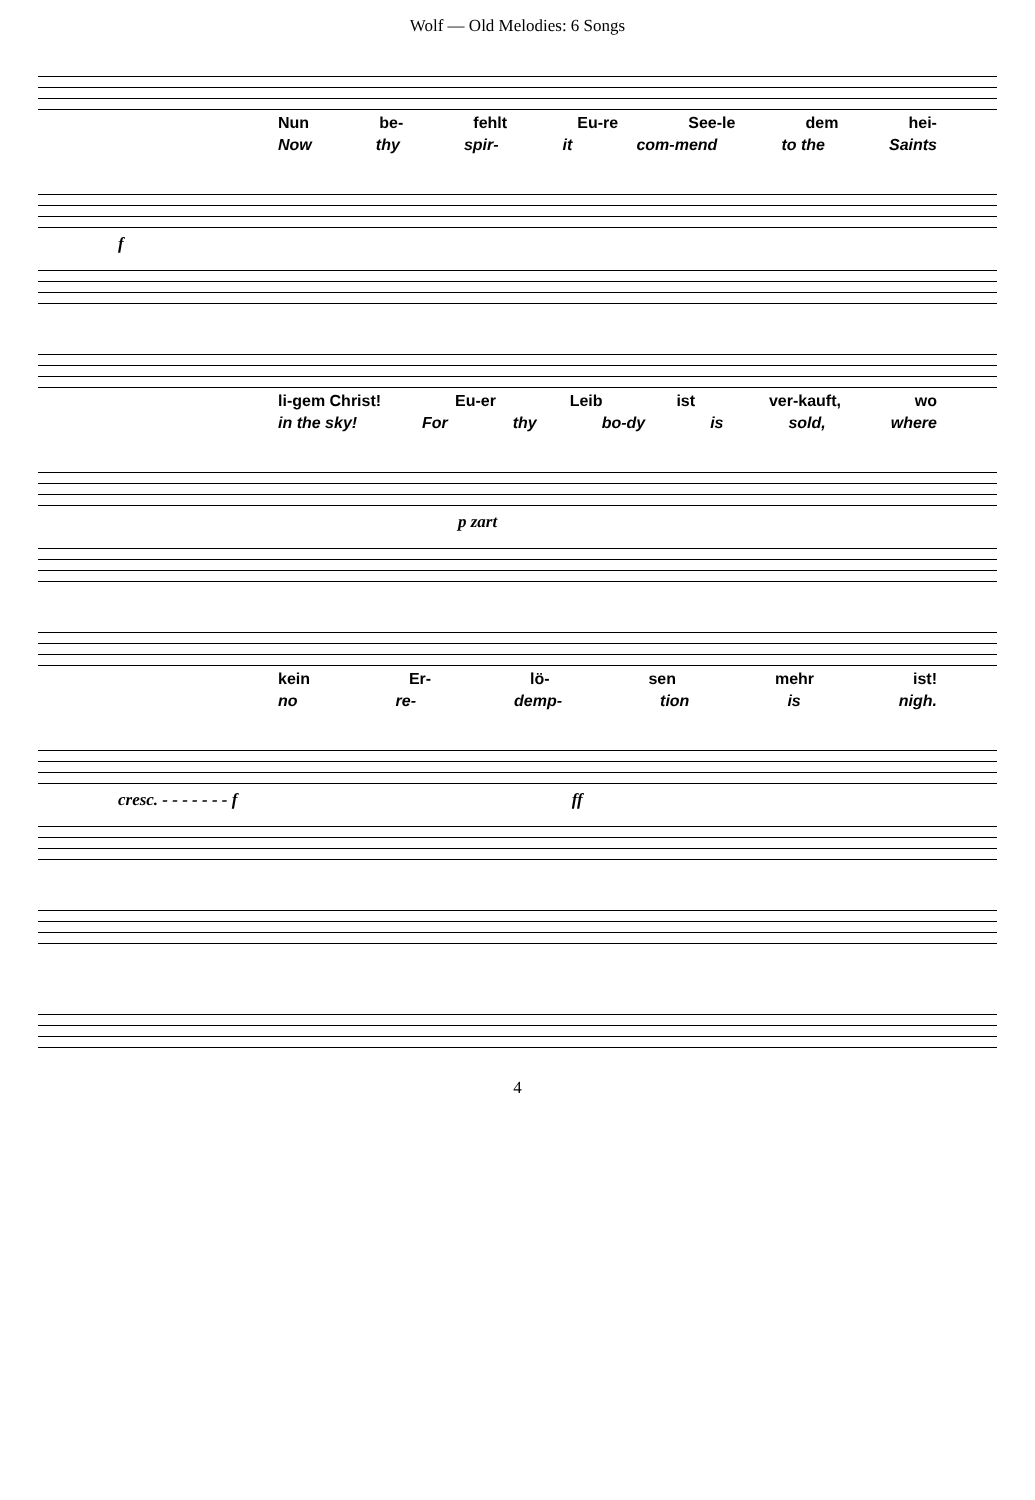Wolf — Old Melodies: 6 Songs
Nun be- fehlt Eu-re See-le dem hei-
Now thy spir- it com-mend to the Saints
f
li-gem Christ! Eu-er Leib ist ver-kauft, wo
in the sky! For thy bo-dy is sold, where
p zart
kein Er- lö- sen mehr ist!
no re- demp- tion is nigh.
cresc. - - - - - - - f ff
4